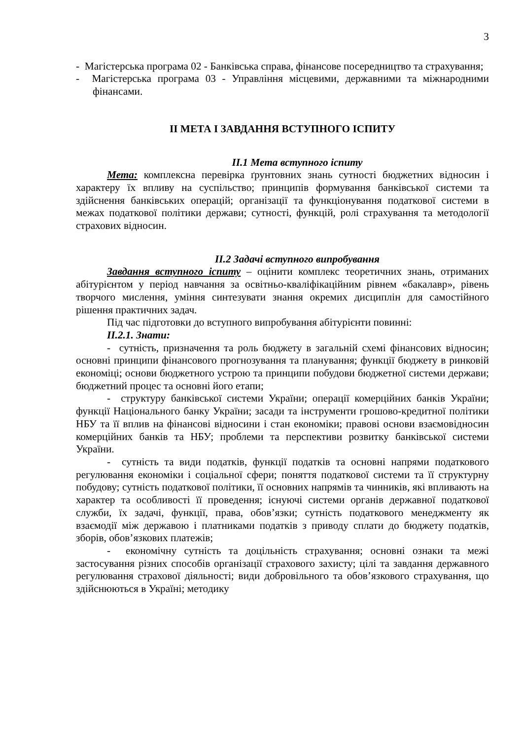3
- Магістерська програма 02 - Банківська справа, фінансове посередництво та страхування;
- Магістерська програма 03 - Управління місцевими, державними та міжнародними фінансами.
ІІ МЕТА І ЗАВДАННЯ ВСТУПНОГО ІСПИТУ
ІІ.1 Мета вступного іспиту
Мета: комплексна перевірка ґрунтовних знань сутності бюджетних відносин і характеру їх впливу на суспільство; принципів формування банківської системи та здійснення банківських операцій; організації та функціонування податкової системи в межах податкової політики держави; сутності, функцій, ролі страхування та методології страхових відносин.
ІІ.2 Задачі вступного випробування
Завдання вступного іспиту – оцінити комплекс теоретичних знань, отриманих абітурієнтом у період навчання за освітньо-кваліфікаційним рівнем «бакалавр», рівень творчого мислення, уміння синтезувати знання окремих дисциплін для самостійного рішення практичних задач.
Під час підготовки до вступного випробування абітурієнти повинні:
ІІ.2.1. Знати:
- сутність, призначення та роль бюджету в загальній схемі фінансових відносин; основні принципи фінансового прогнозування та планування; функції бюджету в ринковій економіці; основи бюджетного устрою та принципи побудови бюджетної системи держави; бюджетний процес та основні його етапи;
- структуру банківської системи України; операції комерційних банків України; функції Національного банку України; засади та інструменти грошово-кредитної політики НБУ та її вплив на фінансові відносини і стан економіки; правові основи взаємовідносин комерційних банків та НБУ; проблеми та перспективи розвитку банківської системи України.
- сутність та види податків, функції податків та основні напрями податкового регулювання економіки і соціальної сфери; поняття податкової системи та її структурну побудову; сутність податкової політики, її основних напрямів та чинників, які впливають на характер та особливості її проведення; існуючі системи органів державної податкової служби, їх задачі, функції, права, обов’язки; сутність податкового менеджменту як взаємодії між державою і платниками податків з приводу сплати до бюджету податків, зборів, обов’язкових платежів;
- економічну сутність та доцільність страхування; основні ознаки та межі застосування різних способів організації страхового захисту; цілі та завдання державного регулювання страхової діяльності; види добровільного та обов’язкового страхування, що здійснюються в Україні; методику